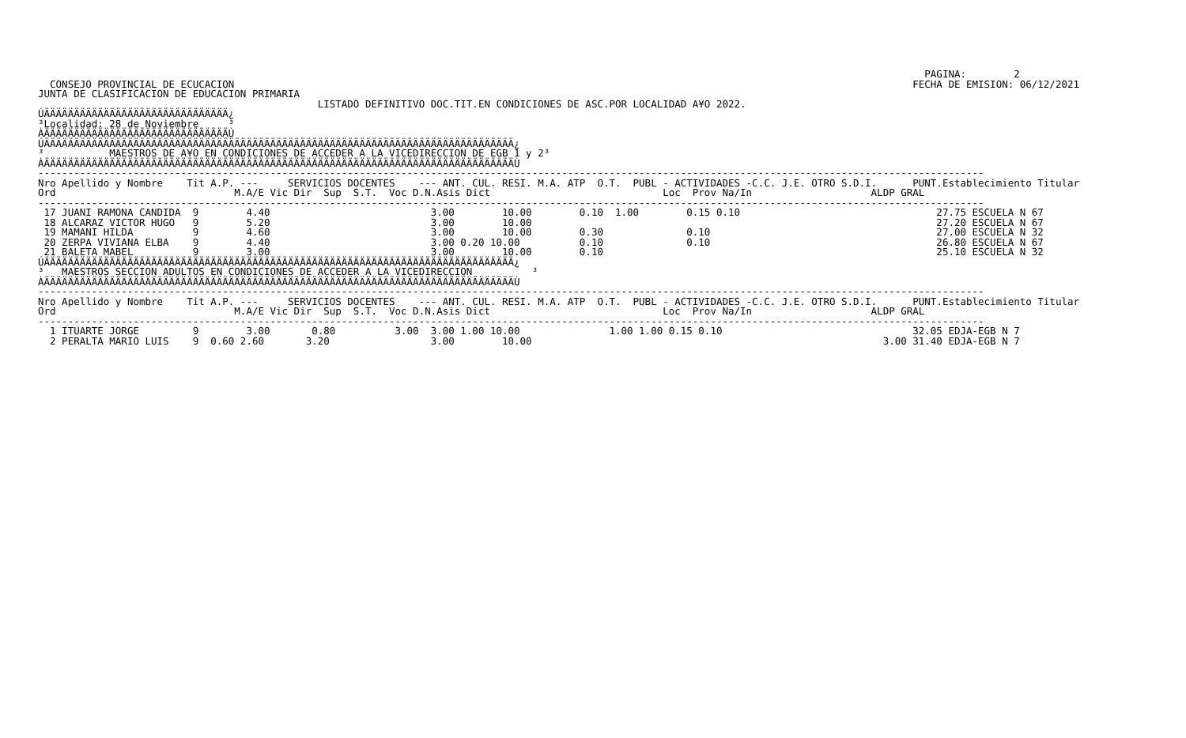PAGINA:        2
  CONSEJO PROVINCIAL DE ECUCACION                                                                                                                  FECHA DE EMISION: 06/12/2021
JUNTA DE CLASIFICACION DE EDUCACION PRIMARIA
                                               LISTADO DEFINITIVO DOC.TIT.EN CONDICIONES DE ASC.POR LOCALIDAD A¥O 2022.
ÚÄÄÄÄÄÄÄÄÄÄÄÄÄÄÄÄÄÄÄÄÄÄÄÄÄÄÄÄÄÄÄ¿
³Localidad: 28 de Noviembre     ³
ÀÄÄÄÄÄÄÄÄÄÄÄÄÄÄÄÄÄÄÄÄÄÄÄÄÄÄÄÄÄÄÄÙ
ÚÄÄÄÄÄÄÄÄÄÄÄÄÄÄÄÄÄÄÄÄÄÄÄÄÄÄÄÄÄÄÄÄÄÄÄÄÄÄÄÄÄÄÄÄÄÄÄÄÄÄÄÄÄÄÄÄÄÄÄÄÄÄÄÄÄÄÄÄÄÄÄÄÄÄÄÄÄÄÄ¿
³           MAESTROS DE A¥O EN CONDICIONES DE ACCEDER A LA VICEDIRECCION DE EGB 1 y 2³
ÀÄÄÄÄÄÄÄÄÄÄÄÄÄÄÄÄÄÄÄÄÄÄÄÄÄÄÄÄÄÄÄÄÄÄÄÄÄÄÄÄÄÄÄÄÄÄÄÄÄÄÄÄÄÄÄÄÄÄÄÄÄÄÄÄÄÄÄÄÄÄÄÄÄÄÄÄÄÄÄÙ
---------------------------------------------------------------------------------------------------------------------------------------------------------------
Nro Apellido y Nombre    Tit A.P. ---     SERVICIOS DOCENTES    --- ANT. CUL. RESI. M.A. ATP  O.T.  PUBL - ACTIVIDADES -C.C. J.E. OTRO S.D.I.      PUNT.Establecimiento Titular
Ord                              M.A/E Vic Dir  Sup  S.T.  Voc D.N.Asis Dict                             Loc  Prov Na/In                    ALDP GRAL
---------------------------------------------------------------------------------------------------------------------------------------------------------------
 17 JUANI RAMONA CANDIDA  9        4.40                           3.00        10.00        0.10  1.00        0.15 0.10                                 27.75 ESCUELA N 67
 18 ALCARAZ VICTOR HUGO   9        5.20                           3.00        10.00                                                                    27.20 ESCUELA N 67
 19 MAMANI HILDA          9        4.60                           3.00        10.00        0.30              0.10                                      27.00 ESCUELA N 32
 20 ZERPA VIVIANA ELBA    9        4.40                           3.00 0.20 10.00          0.10              0.10                                      26.80 ESCUELA N 67
 21 BALETA MABEL          9        3.00                           3.00        10.00        0.10                                                        25.10 ESCUELA N 32
ÚÄÄÄÄÄÄÄÄÄÄÄÄÄÄÄÄÄÄÄÄÄÄÄÄÄÄÄÄÄÄÄÄÄÄÄÄÄÄÄÄÄÄÄÄÄÄÄÄÄÄÄÄÄÄÄÄÄÄÄÄÄÄÄÄÄÄÄÄÄÄÄÄÄÄÄÄÄÄÄ¿
³   MAESTROS SECCION ADULTOS EN CONDICIONES DE ACCEDER A LA VICEDIRECCION          ³
ÀÄÄÄÄÄÄÄÄÄÄÄÄÄÄÄÄÄÄÄÄÄÄÄÄÄÄÄÄÄÄÄÄÄÄÄÄÄÄÄÄÄÄÄÄÄÄÄÄÄÄÄÄÄÄÄÄÄÄÄÄÄÄÄÄÄÄÄÄÄÄÄÄÄÄÄÄÄÄÄÙ
---------------------------------------------------------------------------------------------------------------------------------------------------------------
Nro Apellido y Nombre    Tit A.P. ---     SERVICIOS DOCENTES    --- ANT. CUL. RESI. M.A. ATP  O.T.  PUBL - ACTIVIDADES -C.C. J.E. OTRO S.D.I.      PUNT.Establecimiento Titular
Ord                              M.A/E Vic Dir  Sup  S.T.  Voc D.N.Asis Dict                             Loc  Prov Na/In                    ALDP GRAL
---------------------------------------------------------------------------------------------------------------------------------------------------------------
  1 ITUARTE JORGE         9        3.00       0.80          3.00  3.00 1.00 10.00               1.00 1.00 0.15 0.10                                32.05 EDJA-EGB N 7
  2 PERALTA MARIO LUIS    9  0.60 2.60       3.20                 3.00        10.00                                                           3.00 31.40 EDJA-EGB N 7